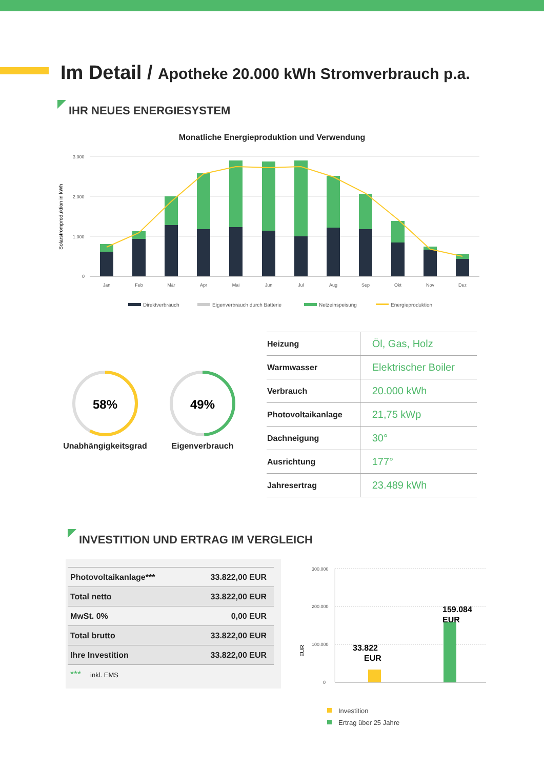Im Detail / Apotheke 20.000 kWh Stromverbrauch p.a.
IHR NEUES ENERGIESYSTEM
Monatliche Energieproduktion und Verwendung
Solarstromproduktion in kWh
3.000
2.000
1.000
0
Jan
Feb
Mär
Apr
Mai
Jun
Jul
Aug
Sep
Okt
Nov
Dez
Direktverbrauch
Eigenverbrauch durch Batterie
Netzeinspeisung
Energieproduktion
58%
Unabhängigkeitsgrad
49%
Eigenverbrauch
| Heizung | Öl, Gas, Holz |
| Warmwasser | Elektrischer Boiler |
| Verbrauch | 20.000 kWh |
| Photovoltaikanlage | 21,75 kWp |
| Dachneigung | 30° |
| Ausrichtung | 177° |
| Jahresertrag | 23.489 kWh |
INVESTITION UND ERTRAG IM VERGLEICH
| Photovoltaikanlage*** | 33.822,00 EUR |
| Total netto | 33.822,00 EUR |
| MwSt. 0% | 0,00 EUR |
| Total brutto | 33.822,00 EUR |
| Ihre Investition | 33.822,00 EUR |
| *** inkl. EMS | |
EUR
300.000
200.000
100.000
0
33.822
EUR
159.084
EUR
Investition
Ertrag über 25 Jahre